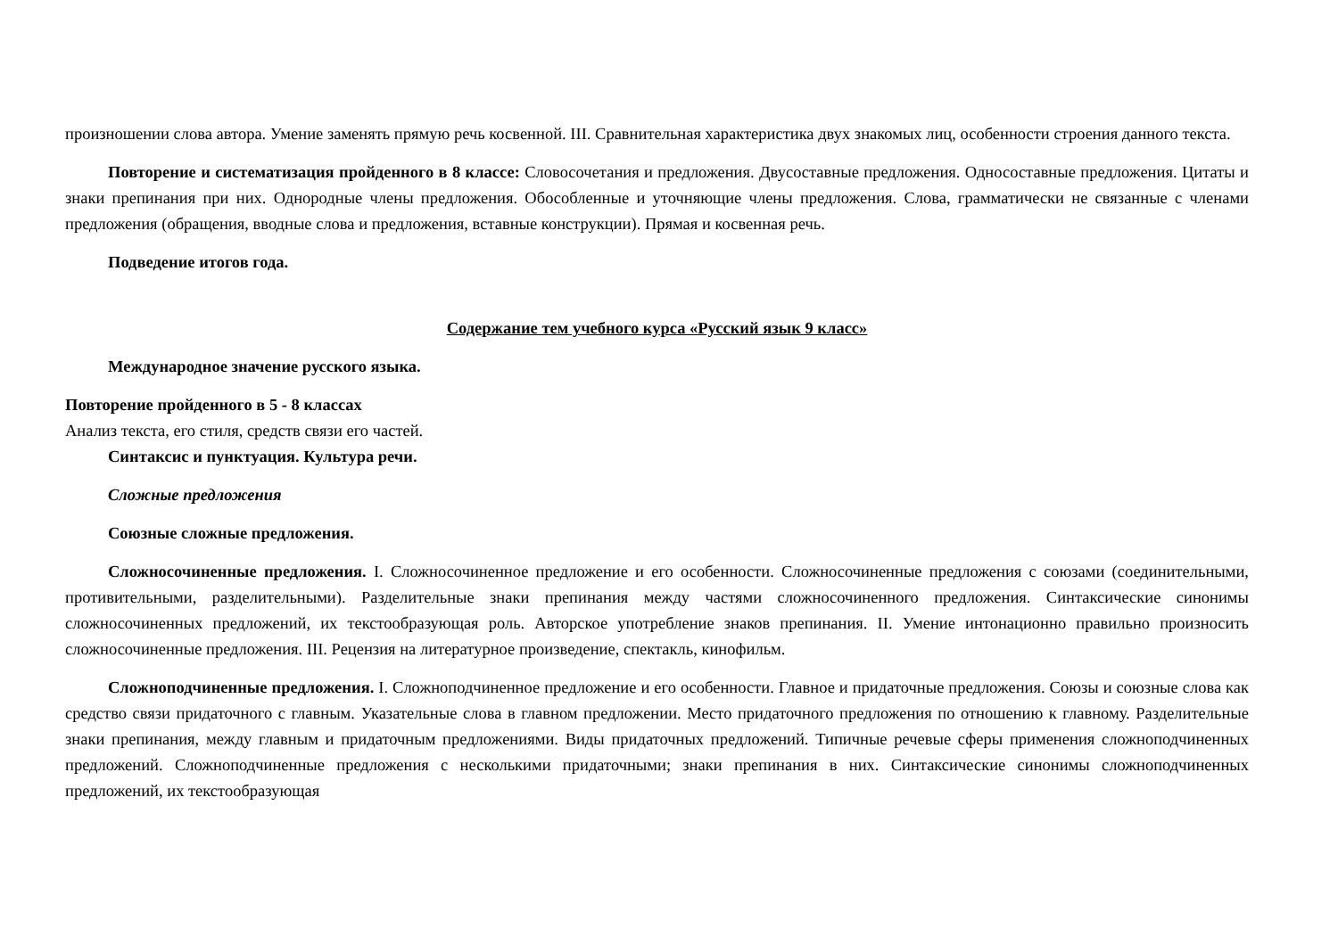произношении слова автора. Умение заменять прямую речь косвенной. III. Сравнительная характеристика двух знакомых лиц, особенности строения данного текста.
Повторение и систематизация пройденного в 8 классе: Словосочетания и предложения. Двусоставные предложения. Односоставные предложения. Цитаты и знаки препинания при них. Однородные члены предложения. Обособленные и уточняющие члены предложения. Слова, грамматически не связанные с членами предложения (обращения, вводные слова и предложения, вставные конструкции). Прямая и косвенная речь.
Подведение итогов года.
Содержание тем учебного курса «Русский язык 9 класс»
Международное значение русского языка.
Повторение пройденного в 5 - 8 классах
Анализ текста, его стиля, средств связи его частей.
Синтаксис и пунктуация. Культура речи.
Сложные предложения
Союзные сложные предложения.
Сложносочиненные предложения. I. Сложносочиненное предложение и его особенности. Сложносочиненные предложения с союзами (соединительными, противительными, разделительными). Разделительные знаки препинания между частями сложносочиненного предложения. Синтаксические синонимы сложносочиненных предложений, их текстообразующая роль. Авторское употребление знаков препинания. II. Умение интонационно правильно произносить сложносочиненные предложения. III. Рецензия на литературное произведение, спектакль, кинофильм.
Сложноподчиненные предложения. I. Сложноподчиненное предложение и его особенности. Главное и придаточные предложения. Союзы и союзные слова как средство связи придаточного с главным. Указательные слова в главном предложении. Место придаточного предложения по отношению к главному. Разделительные знаки препинания, между главным и придаточным предложениями. Виды придаточных предложений. Типичные речевые сферы применения сложноподчиненных предложений. Сложноподчиненные предложения с несколькими придаточными; знаки препинания в них. Синтаксические синонимы сложноподчиненных предложений, их текстообразующая